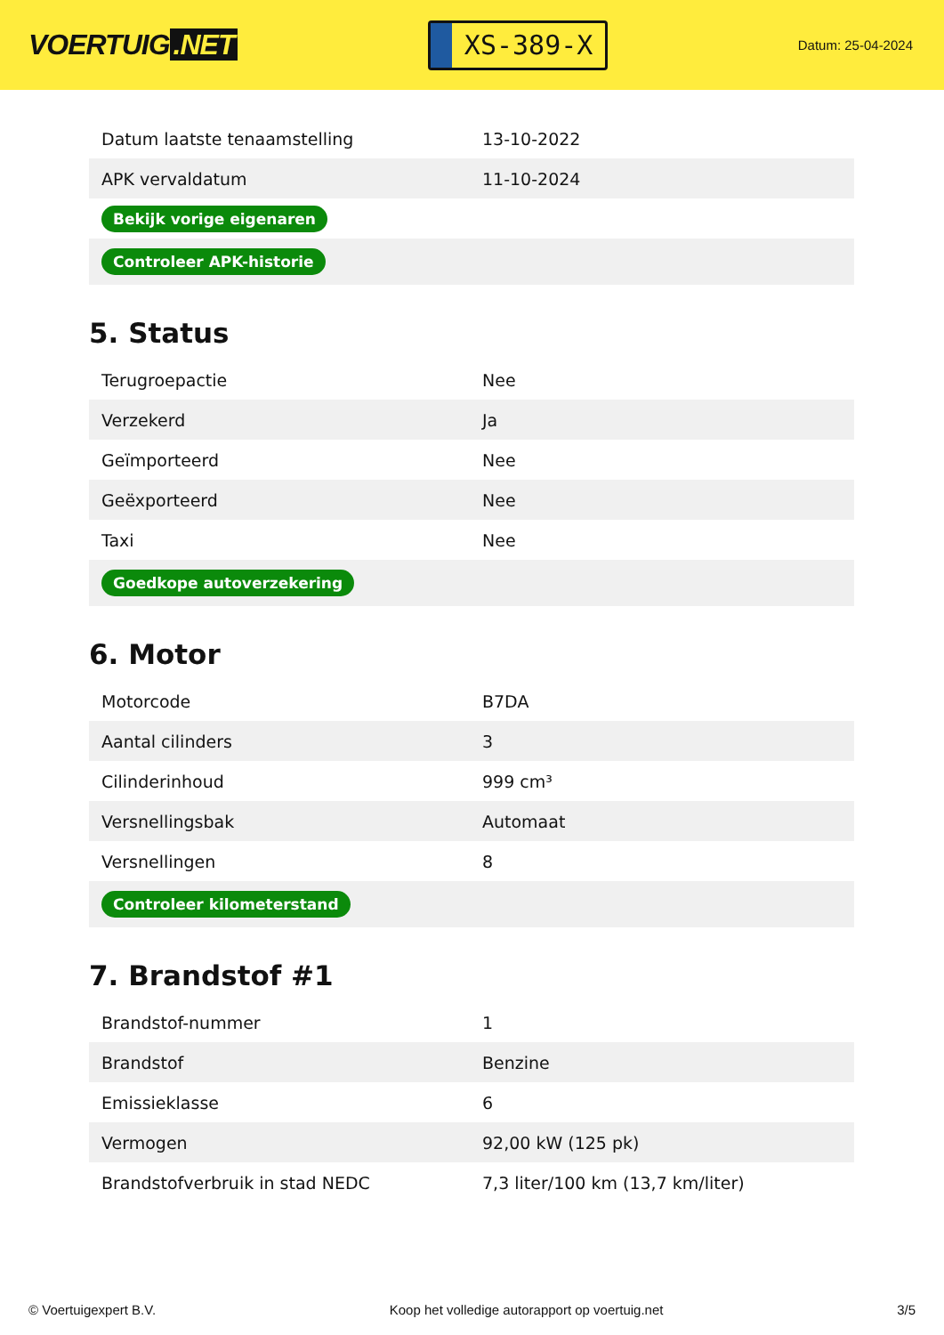VOERTUIG.NET
XS-389-X
Datum: 25-04-2024
| Datum laatste tenaamstelling | 13-10-2022 |
| APK vervaldatum | 11-10-2024 |
| Bekijk vorige eigenaren | |
| Controleer APK-historie | |
5. Status
| Terugroepactie | Nee |
| Verzekerd | Ja |
| Geïmporteerd | Nee |
| Geëxporteerd | Nee |
| Taxi | Nee |
| Goedkope autoverzekering | |
6. Motor
| Motorcode | B7DA |
| Aantal cilinders | 3 |
| Cilinderinhoud | 999 cm³ |
| Versnellingsbak | Automaat |
| Versnellingen | 8 |
| Controleer kilometerstand | |
7. Brandstof #1
| Brandstof-nummer | 1 |
| Brandstof | Benzine |
| Emissieklasse | 6 |
| Vermogen | 92,00 kW (125 pk) |
| Brandstofverbruik in stad NEDC | 7,3 liter/100 km (13,7 km/liter) |
© Voertuigexpert B.V. Koop het volledige autorapport op voertuig.net 3/5